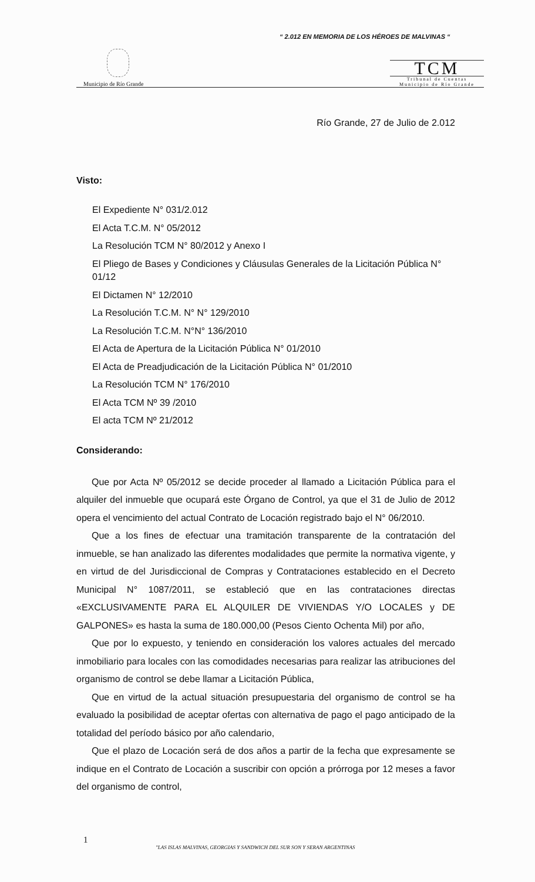“ 2.012 EN MEMORIA DE LOS HÉROES DE MALVINAS “
Municipio de Río Grande
TCM
Tribunal de Cuentas
Municipio de Río Grande
Río Grande, 27 de Julio de 2.012
Visto:
El Expediente N° 031/2.012
El Acta T.C.M. N° 05/2012
La Resolución TCM N° 80/2012 y Anexo I
El Pliego de Bases y Condiciones y Cláusulas Generales de la Licitación Pública N° 01/12
El Dictamen N° 12/2010
La Resolución T.C.M. N° N° 129/2010
La Resolución T.C.M. N°N° 136/2010
El Acta de Apertura de la Licitación Pública N° 01/2010
El Acta de Preadjudicación de la Licitación Pública N° 01/2010
La Resolución TCM N° 176/2010
El Acta TCM Nº 39 /2010
El acta TCM Nº 21/2012
Considerando:
Que por Acta Nº 05/2012 se decide proceder al llamado a Licitación Pública para el alquiler del inmueble que ocupará este Órgano de Control, ya que el 31 de Julio de 2012 opera el vencimiento del actual Contrato de Locación registrado bajo el N° 06/2010.
Que a los fines de efectuar una tramitación transparente de la contratación del inmueble, se han analizado las diferentes modalidades que permite la normativa vigente, y en virtud de del Jurisdiccional de Compras y Contrataciones establecido en el Decreto Municipal N° 1087/2011, se estableció que en las contrataciones directas «EXCLUSIVAMENTE PARA EL ALQUILER DE VIVIENDAS Y/O LOCALES y DE GALPONES» es hasta la suma de 180.000,00 (Pesos Ciento Ochenta Mil) por año,
Que por lo expuesto, y teniendo en consideración los valores actuales del mercado inmobiliario para locales con las comodidades necesarias para realizar las atribuciones del organismo de control se debe llamar a Licitación Pública,
Que en virtud de la actual situación presupuestaria del organismo de control se ha evaluado la posibilidad de aceptar ofertas con alternativa de pago el pago anticipado de la totalidad del período básico por año calendario,
Que el plazo de Locación será de dos años a partir de la fecha que expresamente se indique en el Contrato de Locación a suscribir con opción a prórroga por 12 meses a favor del organismo de control,
1
"LAS ISLAS MALVINAS, GEORGIAS Y SANDWICH DEL SUR SON Y SERAN ARGENTINAS